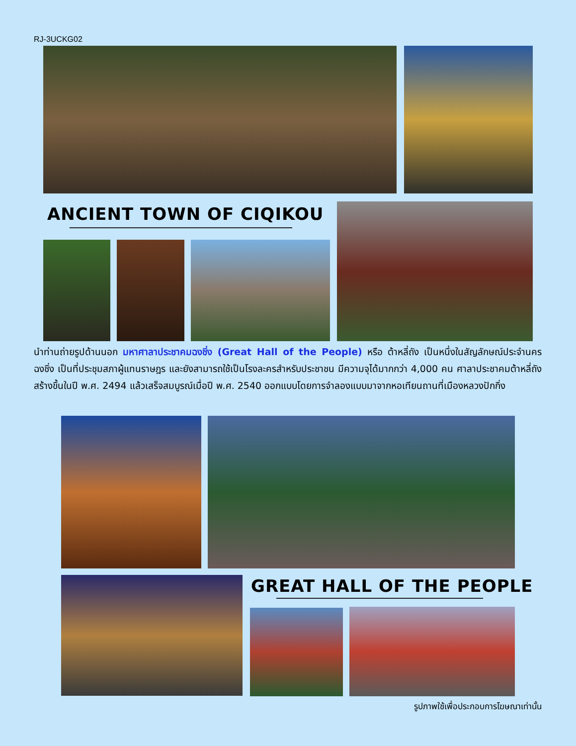RJ-3UCKG02
ANCIENT TOWN OF CIQIKOU
นำท่านถ่ายรูปด้านนอก มหาศาลาประชาคมฉงชิ่ง (Great Hall of the People) หรือ ต้าหลี่ถัง เป็นหนึ่งในสัญลักษณ์ประจำนครฉงชิ่ง เป็นที่ประชุมสภาผู้แทนราษฎร และยังสามารถใช้เป็นโรงละครสำหรับประชาชน มีความจุได้มากกว่า 4,000 คน ศาลาประชาคมต้าหลี่ถัง สร้างขึ้นในปี พ.ศ. 2494 แล้วเสร็จสมบูรณ์เมื่อปี พ.ศ. 2540 ออกแบบโดยการจำลองแบบมาจากหอเทียนถานที่เมืองหลวงปักกิ่ง
GREAT HALL OF THE PEOPLE
รูปภาพใช้เพื่อประกอบการโฆษณาเท่านั้น